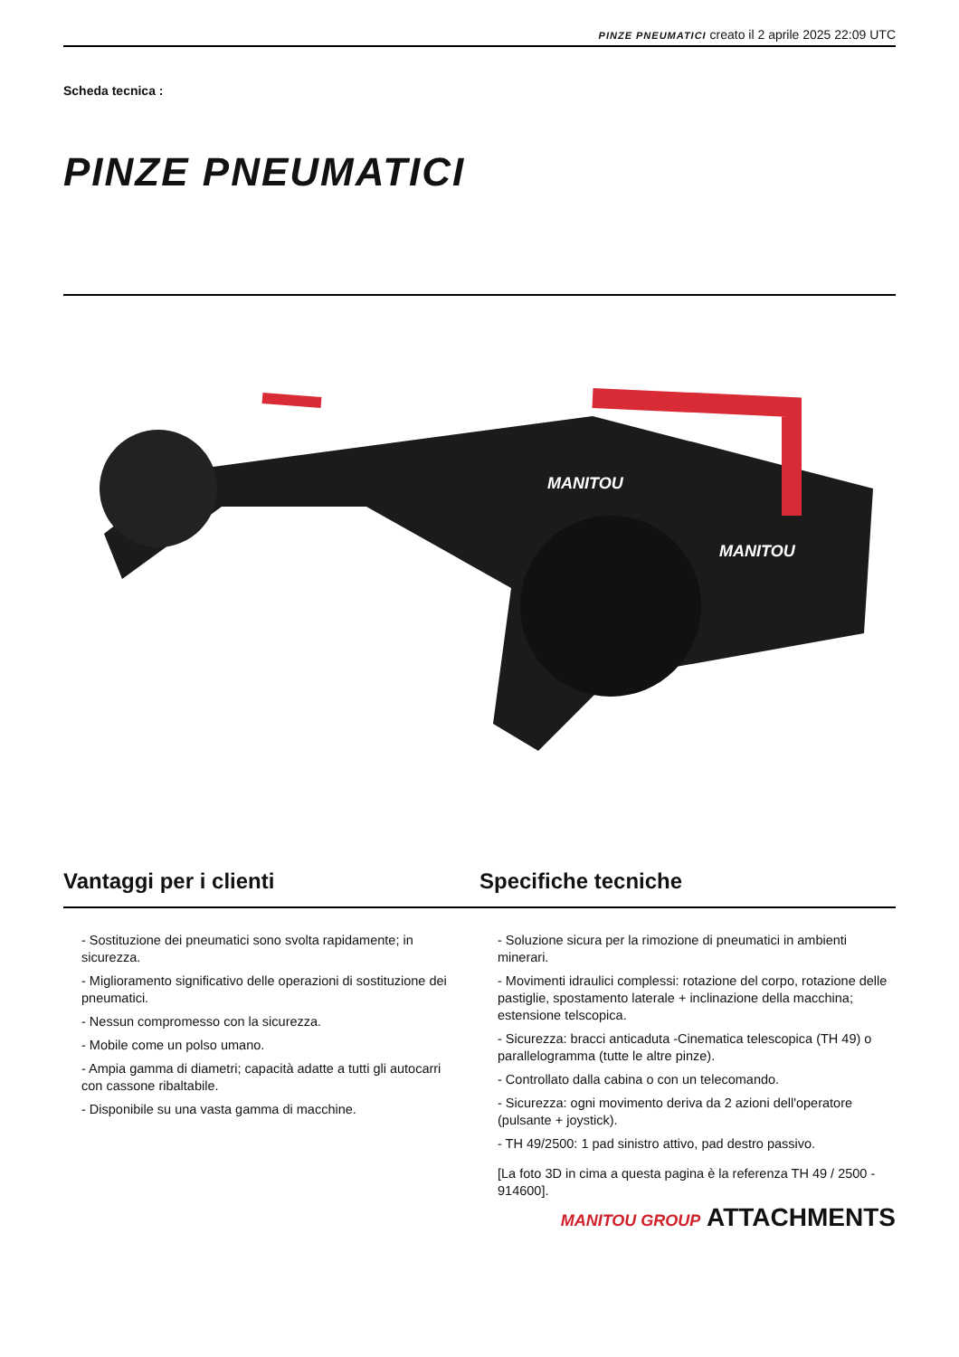PINZE PNEUMATICI creato il 2 aprile 2025 22:09 UTC
Scheda tecnica :
PINZE PNEUMATICI
MANITOU
MANITOU
Vantaggi per i clienti
- Sostituzione dei pneumatici sono svolta rapidamente; in sicurezza.
- Miglioramento significativo delle operazioni di sostituzione dei pneumatici.
- Nessun compromesso con la sicurezza.
- Mobile come un polso umano.
- Ampia gamma di diametri; capacità adatte a tutti gli autocarri con cassone ribaltabile.
- Disponibile su una vasta gamma di macchine.
Specifiche tecniche
- Soluzione sicura per la rimozione di pneumatici in ambienti minerari.
- Movimenti idraulici complessi: rotazione del corpo, rotazione delle pastiglie, spostamento laterale + inclinazione della macchina; estensione telscopica.
- Sicurezza: bracci anticaduta -Cinematica telescopica (TH 49) o parallelogramma (tutte le altre pinze).
- Controllato dalla cabina o con un telecomando.
- Sicurezza: ogni movimento deriva da 2 azioni dell'operatore (pulsante + joystick).
- TH 49/2500: 1 pad sinistro attivo, pad destro passivo.
[La foto 3D in cima a questa pagina è la referenza TH 49 / 2500 - 914600].
MANITOU GROUP ATTACHMENTS